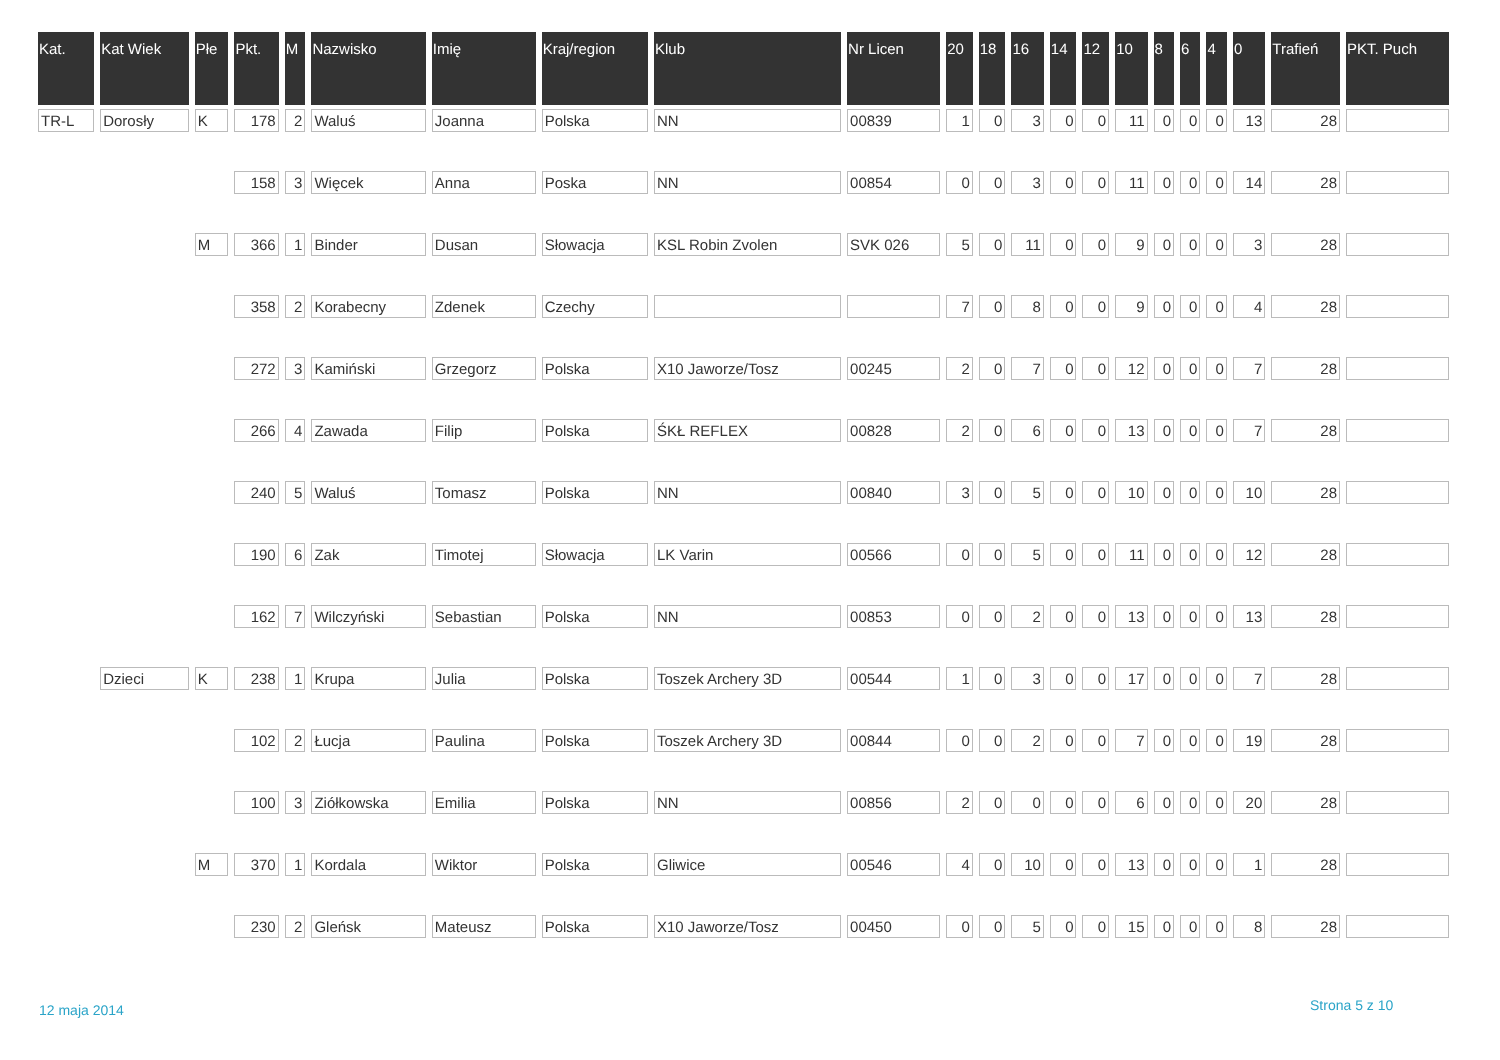| Kat. | Kat Wiek | Płe | Pkt. | M | Nazwisko | Imię | Kraj/region | Klub | Nr Licen | 20 | 18 | 16 | 14 | 12 | 10 | 8 | 6 | 4 | 0 | Trafień | PKT. Puch |
| --- | --- | --- | --- | --- | --- | --- | --- | --- | --- | --- | --- | --- | --- | --- | --- | --- | --- | --- | --- | --- | --- |
| TR-L | Dorosły | K | 178 | 2 | Waluś | Joanna | Polska | NN | 00839 | 1 | 0 | 3 | 0 | 0 | 11 | 0 | 0 | 0 | 13 | 28 | |
| | | | 158 | 3 | Więcek | Anna | Poska | NN | 00854 | 0 | 0 | 3 | 0 | 0 | 11 | 0 | 0 | 0 | 14 | 28 | |
| | | M | 366 | 1 | Binder | Dusan | Słowacja | KSL Robin Zvolen | SVK 026 | 5 | 0 | 11 | 0 | 0 | 9 | 0 | 0 | 0 | 3 | 28 | |
| | | | 358 | 2 | Korabecny | Zdenek | Czechy | | | 7 | 0 | 8 | 0 | 0 | 9 | 0 | 0 | 0 | 4 | 28 | |
| | | | 272 | 3 | Kamiński | Grzegorz | Polska | X10 Jaworze/Tosz | 00245 | 2 | 0 | 7 | 0 | 0 | 12 | 0 | 0 | 0 | 7 | 28 | |
| | | | 266 | 4 | Zawada | Filip | Polska | ŚKŁ REFLEX | 00828 | 2 | 0 | 6 | 0 | 0 | 13 | 0 | 0 | 0 | 7 | 28 | |
| | | | 240 | 5 | Waluś | Tomasz | Polska | NN | 00840 | 3 | 0 | 5 | 0 | 0 | 10 | 0 | 0 | 0 | 10 | 28 | |
| | | | 190 | 6 | Zak | Timotej | Słowacja | LK Varin | 00566 | 0 | 0 | 5 | 0 | 0 | 11 | 0 | 0 | 0 | 12 | 28 | |
| | | | 162 | 7 | Wilczyński | Sebastian | Polska | NN | 00853 | 0 | 0 | 2 | 0 | 0 | 13 | 0 | 0 | 0 | 13 | 28 | |
| | Dzieci | K | 238 | 1 | Krupa | Julia | Polska | Toszek Archery 3D | 00544 | 1 | 0 | 3 | 0 | 0 | 17 | 0 | 0 | 0 | 7 | 28 | |
| | | | 102 | 2 | Łucja | Paulina | Polska | Toszek Archery 3D | 00844 | 0 | 0 | 2 | 0 | 0 | 7 | 0 | 0 | 0 | 19 | 28 | |
| | | | 100 | 3 | Ziółkowska | Emilia | Polska | NN | 00856 | 2 | 0 | 0 | 0 | 0 | 6 | 0 | 0 | 0 | 20 | 28 | |
| | | M | 370 | 1 | Kordala | Wiktor | Polska | Gliwice | 00546 | 4 | 0 | 10 | 0 | 0 | 13 | 0 | 0 | 0 | 1 | 28 | |
| | | | 230 | 2 | Gleńsk | Mateusz | Polska | X10 Jaworze/Tosz | 00450 | 0 | 0 | 5 | 0 | 0 | 15 | 0 | 0 | 0 | 8 | 28 | |
12 maja 2014 Strona 5 z 10